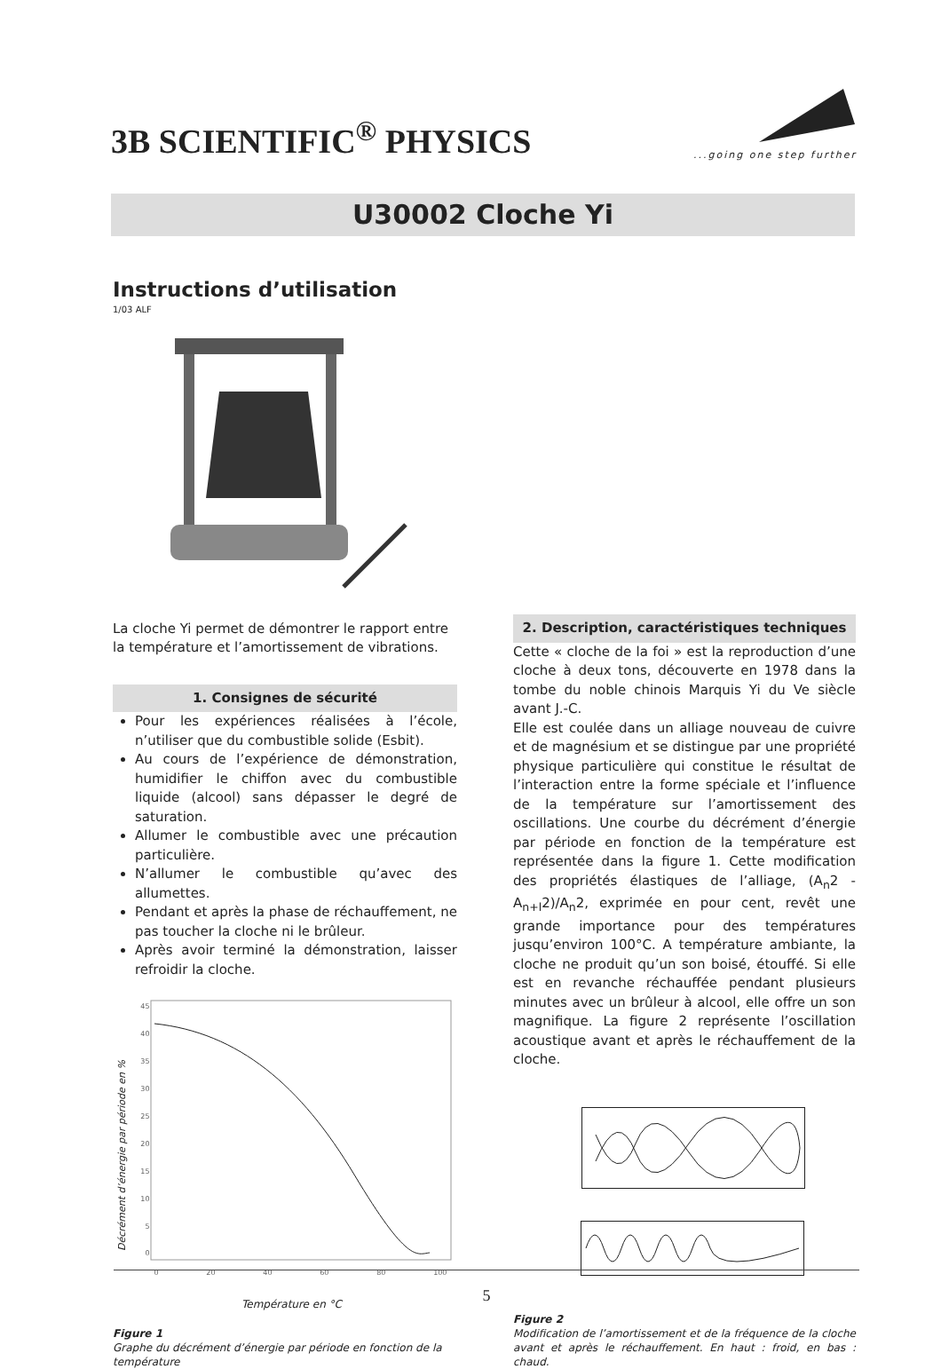3B SCIENTIFIC<sup>®</sup> PHYSICS
...going one step further
U30002 Cloche Yi
Instructions d’utilisation
1/03 ALF
La cloche Yi permet de démontrer le rapport entre la température et l’amortissement de vibrations.
1. Consignes de sécurité
Pour les expériences réalisées à l’école, n’utiliser que du combustible solide (Esbit).
Au cours de l’expérience de démonstration, humidifier le chiffon avec du combustible liquide (alcool) sans dépasser le degré de saturation.
Allumer le combustible avec une précaution particulière.
N’allumer le combustible qu’avec des allumettes.
Pendant et après la phase de réchauffement, ne pas toucher la cloche ni le brûleur.
Après avoir terminé la démonstration, laisser refroidir la cloche.
Décrément d’énergie par période en %
45
40
35
30
25
20
15
10
5
0
0 20 40 60 80 100
Température en °C
Figure 1
Graphe du décrément d’énergie par période en fonction de la température
2. Description, caractéristiques techniques
Cette « cloche de la foi » est la reproduction d’une cloche à deux tons, découverte en 1978 dans la tombe du noble chinois Marquis Yi du Ve siècle avant J.-C.
Elle est coulée dans un alliage nouveau de cuivre et de magnésium et se distingue par une propriété physique particulière qui constitue le résultat de l’interaction entre la forme spéciale et l’influence de la température sur l’amortissement des oscillations. Une courbe du décrément d’énergie par période en fonction de la température est représentée dans la figure 1. Cette modification des propriétés élastiques de l’alliage, (A<sub>n</sub>2 - A<sub>n+l</sub>2)/A<sub>n</sub>2, exprimée en pour cent, revêt une grande importance pour des températures jusqu’environ 100°C. A température ambiante, la cloche ne produit qu’un son boisé, étouffé. Si elle est en revanche réchauffée pendant plusieurs minutes avec un brûleur à alcool, elle offre un son magnifique. La figure 2 représente l’oscillation acoustique avant et après le réchauffement de la cloche.
Figure 2
Modification de l’amortissement et de la fréquence de la cloche avant et après le réchauffement. En haut : froid, en bas : chaud.
5